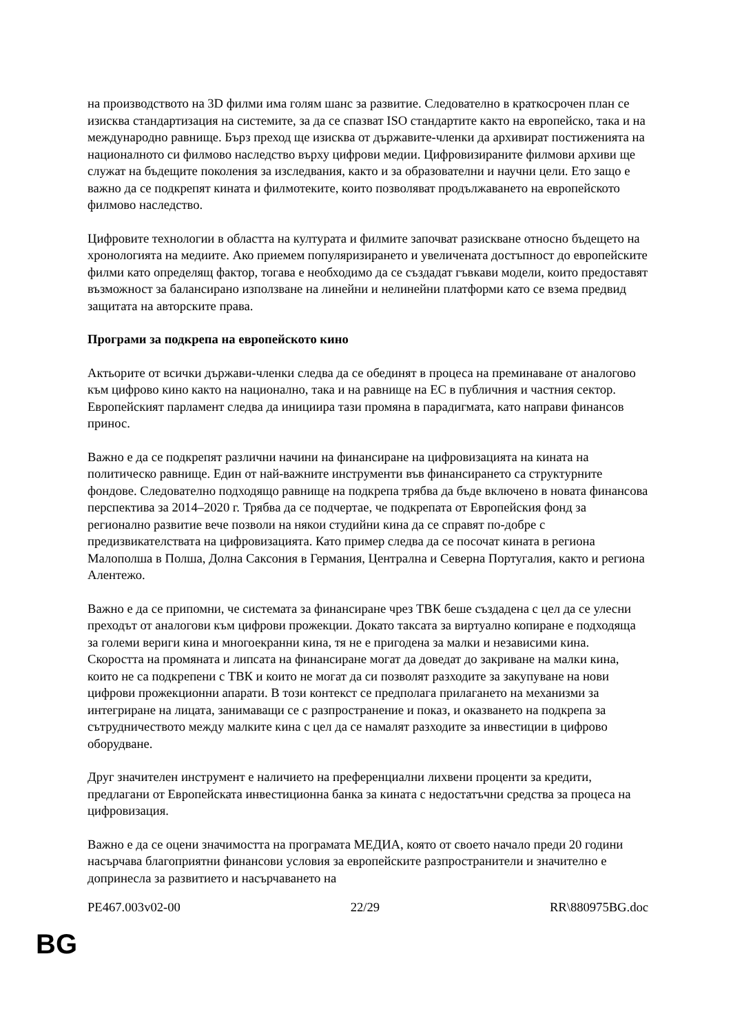на производството на 3D филми има голям шанс за развитие. Следователно в краткосрочен план се изисква стандартизация на системите, за да се спазват ISO стандартите както на европейско, така и на международно равнище. Бърз преход ще изисква от държавите-членки да архивират постиженията на националното си филмово наследство върху цифрови медии. Цифровизираните филмови архиви ще служат на бъдещите поколения за изследвания, както и за образователни и научни цели. Ето защо е важно да се подкрепят кината и филмотеките, които позволяват продължаването на европейското филмово наследство.
Цифровите технологии в областта на културата и филмите започват разискване относно бъдещето на хронологията на медиите. Ако приемем популяризирането и увеличената достъпност до европейските филми като определящ фактор, тогава е необходимо да се създадат гъвкави модели, които предоставят възможност за балансирано използване на линейни и нелинейни платформи като се взема предвид защитата на авторските права.
Програми за подкрепа на европейското кино
Актьорите от всички държави-членки следва да се обединят в процеса на преминаване от аналогово към цифрово кино както на национално, така и на равнище на ЕС в публичния и частния сектор. Европейският парламент следва да инициира тази промяна в парадигмата, като направи финансов принос.
Важно е да се подкрепят различни начини на финансиране на цифровизацията на кината на политическо равнище. Един от най-важните инструменти във финансирането са структурните фондове. Следователно подходящо равнище на подкрепа трябва да бъде включено в новата финансова перспектива за 2014–2020 г. Трябва да се подчертае, че подкрепата от Европейския фонд за регионално развитие вече позволи на някои студийни кина да се справят по-добре с предизвикателствата на цифровизацията. Като пример следва да се посочат кината в региона Малополша в Полша, Долна Саксония в Германия, Централна и Северна Португалия, както и региона Алентежо.
Важно е да се припомни, че системата за финансиране чрез ТВК беше създадена с цел да се улесни преходът от аналогови към цифрови прожекции. Докато таксата за виртуално копиране е подходяща за големи вериги кина и многоекранни кина, тя не е пригодена за малки и независими кина. Скоростта на промяната и липсата на финансиране могат да доведат до закриване на малки кина, които не са подкрепени с ТВК и които не могат да си позволят разходите за закупуване на нови цифрови прожекционни апарати. В този контекст се предполага прилагането на механизми за интегриране на лицата, занимаващи се с разпространение и показ, и оказването на подкрепа за сътрудничеството между малките кина с цел да се намалят разходите за инвестиции в цифрово оборудване.
Друг значителен инструмент е наличието на преференциални лихвени проценти за кредити, предлагани от Европейската инвестиционна банка за кината с недостатъчни средства за процеса на цифровизация.
Важно е да се оцени значимостта на програмата МЕДИА, която от своето начало преди 20 години насърчава благоприятни финансови условия за европейските разпространители и значително е допринесла за развитието и насърчаването на
PE467.003v02-00 22/29 RR\880975BG.doc
BG